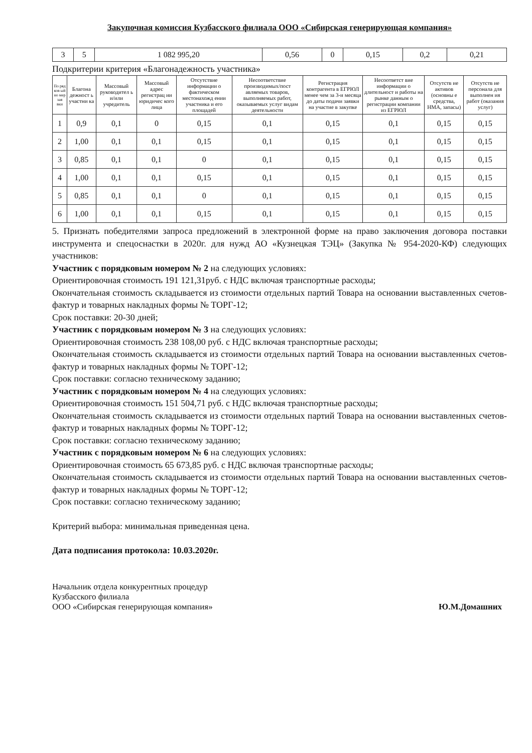Закупочная комиссия Кузбасского филиала ООО «Сибирская генерирующая компания»
| 3 | 5 | 1 082 995,20 | 0,56 | 0 | 0,15 | 0,2 | 0,21 |
Подкритерии критерия «Благонадежность участника»
| По ряд ков ый но мер зая вки | Благона дежност ь участни ка | Массовый руководител ь и/или учредитель | Массовый адрес регистрац ии юридичес кого лица | Отсутствие информации о фактическом местонахожд ении участника и его площадей | Несоответствие производимых/пост авляемых товаров, выполняемых работ, оказываемых услуг видам деятельности | Регистрация контрагента в ЕГРЮЛ менее чем за 3-и месяца до даты подачи заявки на участие в закупке | Несоответст вие информации о длительност и работы на рынке данным о регистрации компании из ЕГРЮЛ | Отсутств ие активов (основны е средства, НМА, запасы) | Отсутств ие персонала для выполнен ия работ (оказания услуг) |
| --- | --- | --- | --- | --- | --- | --- | --- | --- | --- |
| 1 | 0,9 | 0,1 | 0 | 0,15 | 0,1 | 0,15 | 0,1 | 0,15 | 0,15 |
| 2 | 1,00 | 0,1 | 0,1 | 0,15 | 0,1 | 0,15 | 0,1 | 0,15 | 0,15 |
| 3 | 0,85 | 0,1 | 0,1 | 0 | 0,1 | 0,15 | 0,1 | 0,15 | 0,15 |
| 4 | 1,00 | 0,1 | 0,1 | 0,15 | 0,1 | 0,15 | 0,1 | 0,15 | 0,15 |
| 5 | 0,85 | 0,1 | 0,1 | 0 | 0,1 | 0,15 | 0,1 | 0,15 | 0,15 |
| 6 | 1,00 | 0,1 | 0,1 | 0,15 | 0,1 | 0,15 | 0,1 | 0,15 | 0,15 |
5. Признать победителями запроса предложений в электронной форме на право заключения договора поставки инструмента и спецоснастки в 2020г. для нужд АО «Кузнецкая ТЭЦ» (Закупка № 954-2020-КФ) следующих участников:
Участник с порядковым номером № 2 на следующих условиях:
Ориентировочная стоимость 191 121,31руб. с НДС включая транспортные расходы;
Окончательная стоимость складывается из стоимости отдельных партий Товара на основании выставленных счетов-фактур и товарных накладных формы № ТОРГ-12;
Срок поставки: 20-30 дней;
Участник с порядковым номером № 3 на следующих условиях:
Ориентировочная стоимость 238 108,00 руб. с НДС включая транспортные расходы;
Окончательная стоимость складывается из стоимости отдельных партий Товара на основании выставленных счетов-фактур и товарных накладных формы № ТОРГ-12;
Срок поставки: согласно техническому заданию;
Участник с порядковым номером № 4 на следующих условиях:
Ориентировочная стоимость 151 504,71 руб. с НДС включая транспортные расходы;
Окончательная стоимость складывается из стоимости отдельных партий Товара на основании выставленных счетов-фактур и товарных накладных формы № ТОРГ-12;
Срок поставки: согласно техническому заданию;
Участник с порядковым номером № 6 на следующих условиях:
Ориентировочная стоимость 65 673,85 руб. с НДС включая транспортные расходы;
Окончательная стоимость складывается из стоимости отдельных партий Товара на основании выставленных счетов-фактур и товарных накладных формы № ТОРГ-12;
Срок поставки: согласно техническому заданию;
Критерий выбора: минимальная приведенная цена.
Дата подписания протокола: 10.03.2020г.
Начальник отдела конкурентных процедур
Кузбасского филиала
ООО «Сибирская генерирующая компания»
Ю.М.Домашних